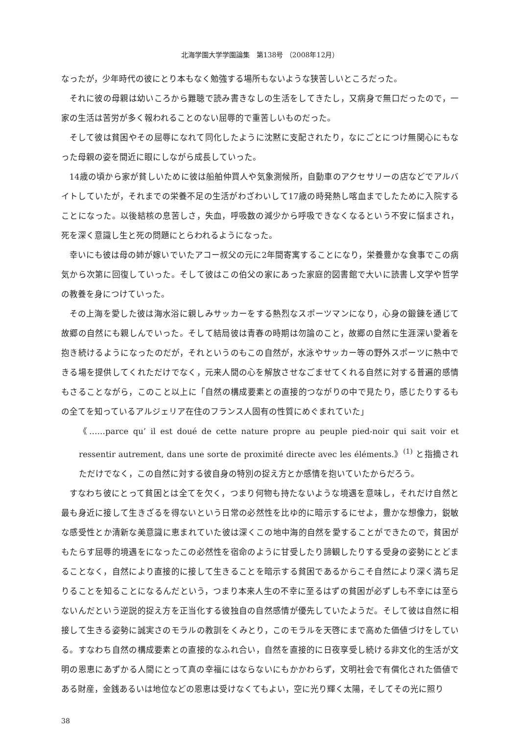北海学園大学学園論集　第138号 （2008年12月）
なったが，少年時代の彼にとり本もなく勉強する場所もないような狭苦しいところだった。
それに彼の母親は幼いころから難聴で読み書きなしの生活をしてきたし，又病身で無口だったので，一家の生活は苦労が多く報われることのない屈辱的で重苦しいものだった。
そして彼は貧困やその屈辱になれて同化したように沈黙に支配されたり，なにごとにつけ無関心にもなった母親の姿を間近に眼にしながら成長していった。
14歳の頃から家が貧しいために彼は船舶仲買人や気象測候所，自動車のアクセサリーの店などでアルバイトしていたが，それまでの栄養不足の生活がわざわいして17歳の時発熱し喀血までしたために入院することになった。以後結核の息苦しさ，失血，呼吸数の減少から呼吸できなくなるという不安に悩まされ，死を深く意識し生と死の問題にとらわれるようになった。
幸いにも彼は母の姉が嫁いでいたアコー叔父の元に2年間寄寓することになり，栄養豊かな食事でこの病気から次第に回復していった。そして彼はこの伯父の家にあった家庭的図書館で大いに読書し文学や哲学の教養を身につけていった。
その上海を愛した彼は海水浴に親しみサッカーをする熱烈なスポーツマンになり，心身の鍛錬を通じて故郷の自然にも親しんでいった。そして結局彼は青春の時期は勿論のこと，故郷の自然に生涯深い愛着を抱き続けるようになったのだが，それというのもこの自然が，水泳やサッカー等の野外スポーツに熱中できる場を提供してくれただけでなく，元来人間の心を解放させなごませてくれる自然に対する普遍的感情もさることながら，このこと以上に「自然の構成要素との直接的つながりの中で見たり，感じたりするもの全てを知っているアルジェリア在住のフランス人固有の性質にめぐまれていた」
《……parce qu’ il est doué de cette nature propre au peuple pied-noir qui sait voir et ressentir autrement, dans une sorte de proximité directe avec les éléments.》<sup>(1)</sup> と指摘されただけでなく，この自然に対する彼自身の特別の捉え方とか感情を抱いていたからだろう。
すなわち彼にとって貧困とは全てを欠く，つまり何物も持たないような境遇を意味し，それだけ自然と最も身近に接して生きざるを得ないという日常の必然性を比ゆ的に暗示するにせよ，豊かな想像力，鋭敏な感受性とか清新な美意識に恵まれていた彼は深くこの地中海的自然を愛することができたので，貧困がもたらす屈辱的境遇をになったこの必然性を宿命のように甘受したり諦観したりする受身の姿勢にとどまることなく，自然により直接的に接して生きることを暗示する貧困であるからこそ自然により深く満ち足りることを知ることになるんだという，つまり本来人生の不幸に至るはずの貧困が必ずしも不幸には至らないんだという逆説的捉え方を正当化する彼独自の自然感情が優先していたようだ。そして彼は自然に相接して生きる姿勢に誠実さのモラルの教訓をくみとり，このモラルを天啓にまで高めた価値づけをしている。すなわち自然の構成要素との直接的なふれ合い，自然を直接的に日夜享受し続ける非文化的生活が文明の恩恵にあずかる人間にとって真の幸福にはならないにもかかわらず，文明社会で有償化された価値である財産，金銭あるいは地位などの恩恵は受けなくてもよい，空に光り輝く太陽，そしてその光に照り
38